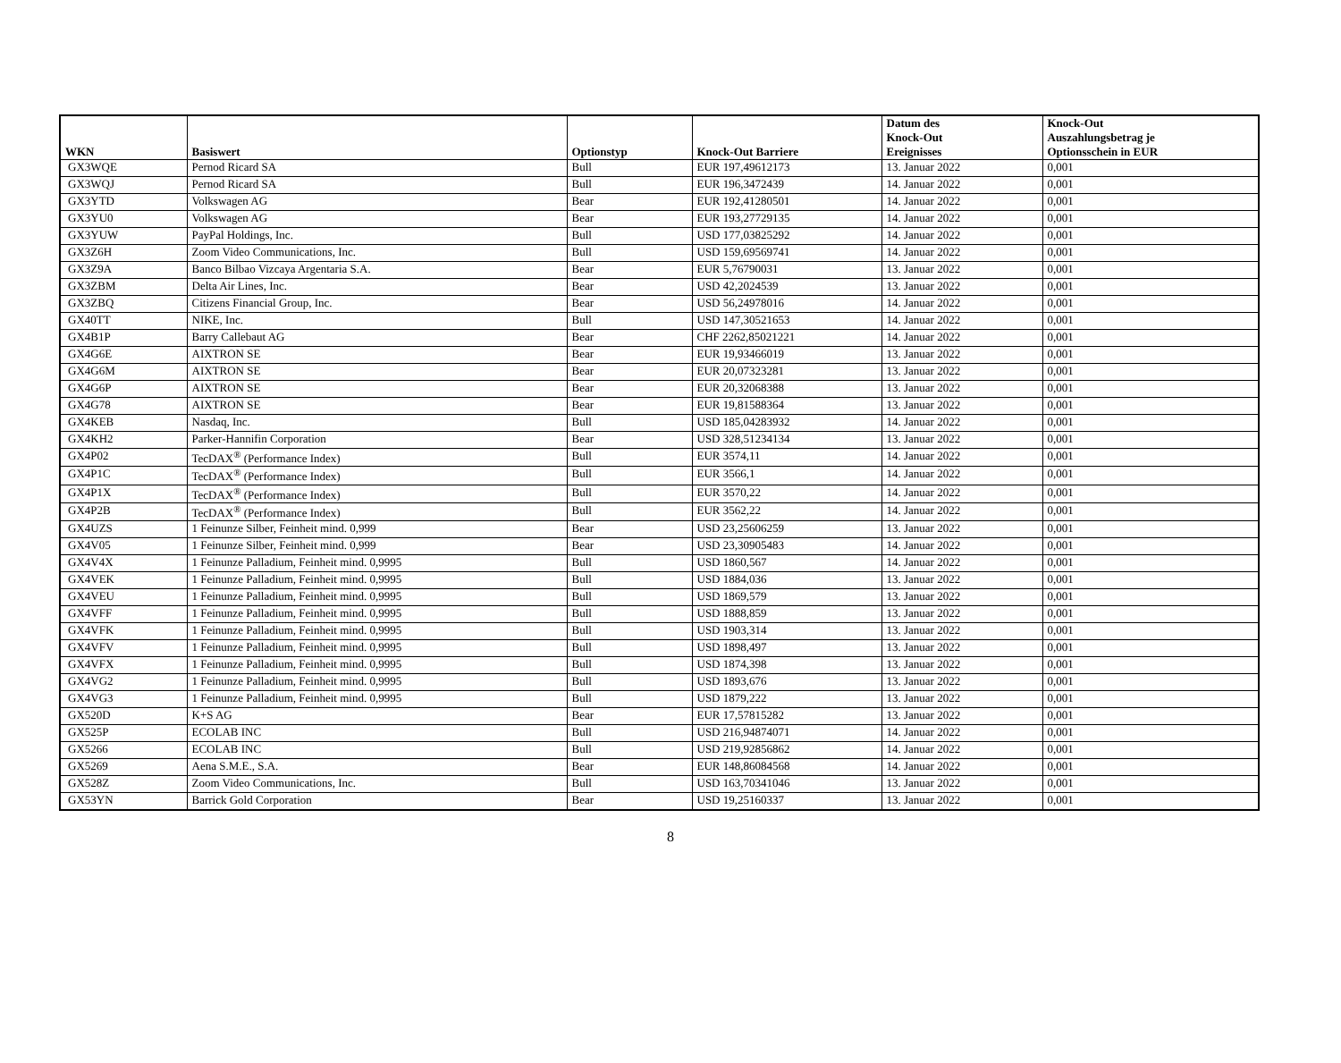| WKN | Basiswert | Optionstyp | Knock-Out Barriere | Datum des Knock-Out Ereignisses | Knock-Out Auszahlungsbetrag je Optionsschein in EUR |
| --- | --- | --- | --- | --- | --- |
| GX3WQE | Pernod Ricard SA | Bull | EUR 197,49612173 | 13. Januar 2022 | 0,001 |
| GX3WQJ | Pernod Ricard SA | Bull | EUR 196,3472439 | 14. Januar 2022 | 0,001 |
| GX3YTD | Volkswagen AG | Bear | EUR 192,41280501 | 14. Januar 2022 | 0,001 |
| GX3YU0 | Volkswagen AG | Bear | EUR 193,27729135 | 14. Januar 2022 | 0,001 |
| GX3YUW | PayPal Holdings, Inc. | Bull | USD 177,03825292 | 14. Januar 2022 | 0,001 |
| GX3Z6H | Zoom Video Communications, Inc. | Bull | USD 159,69569741 | 14. Januar 2022 | 0,001 |
| GX3Z9A | Banco Bilbao Vizcaya Argentaria S.A. | Bear | EUR 5,76790031 | 13. Januar 2022 | 0,001 |
| GX3ZBM | Delta Air Lines, Inc. | Bear | USD 42,2024539 | 13. Januar 2022 | 0,001 |
| GX3ZBQ | Citizens Financial Group, Inc. | Bear | USD 56,24978016 | 14. Januar 2022 | 0,001 |
| GX40TT | NIKE, Inc. | Bull | USD 147,30521653 | 14. Januar 2022 | 0,001 |
| GX4B1P | Barry Callebaut AG | Bear | CHF 2262,85021221 | 14. Januar 2022 | 0,001 |
| GX4G6E | AIXTRON SE | Bear | EUR 19,93466019 | 13. Januar 2022 | 0,001 |
| GX4G6M | AIXTRON SE | Bear | EUR 20,07323281 | 13. Januar 2022 | 0,001 |
| GX4G6P | AIXTRON SE | Bear | EUR 20,32068388 | 13. Januar 2022 | 0,001 |
| GX4G78 | AIXTRON SE | Bear | EUR 19,81588364 | 13. Januar 2022 | 0,001 |
| GX4KEB | Nasdaq, Inc. | Bull | USD 185,04283932 | 14. Januar 2022 | 0,001 |
| GX4KH2 | Parker-Hannifin Corporation | Bear | USD 328,51234134 | 13. Januar 2022 | 0,001 |
| GX4P02 | TecDAX<sup>®</sup> (Performance Index) | Bull | EUR 3574,11 | 14. Januar 2022 | 0,001 |
| GX4P1C | TecDAX<sup>®</sup> (Performance Index) | Bull | EUR 3566,1 | 14. Januar 2022 | 0,001 |
| GX4P1X | TecDAX<sup>®</sup> (Performance Index) | Bull | EUR 3570,22 | 14. Januar 2022 | 0,001 |
| GX4P2B | TecDAX<sup>®</sup> (Performance Index) | Bull | EUR 3562,22 | 14. Januar 2022 | 0,001 |
| GX4UZS | 1 Feinunze Silber, Feinheit mind. 0,999 | Bear | USD 23,25606259 | 13. Januar 2022 | 0,001 |
| GX4V05 | 1 Feinunze Silber, Feinheit mind. 0,999 | Bear | USD 23,30905483 | 14. Januar 2022 | 0,001 |
| GX4V4X | 1 Feinunze Palladium, Feinheit mind. 0,9995 | Bull | USD 1860,567 | 14. Januar 2022 | 0,001 |
| GX4VEK | 1 Feinunze Palladium, Feinheit mind. 0,9995 | Bull | USD 1884,036 | 13. Januar 2022 | 0,001 |
| GX4VEU | 1 Feinunze Palladium, Feinheit mind. 0,9995 | Bull | USD 1869,579 | 13. Januar 2022 | 0,001 |
| GX4VFF | 1 Feinunze Palladium, Feinheit mind. 0,9995 | Bull | USD 1888,859 | 13. Januar 2022 | 0,001 |
| GX4VFK | 1 Feinunze Palladium, Feinheit mind. 0,9995 | Bull | USD 1903,314 | 13. Januar 2022 | 0,001 |
| GX4VFV | 1 Feinunze Palladium, Feinheit mind. 0,9995 | Bull | USD 1898,497 | 13. Januar 2022 | 0,001 |
| GX4VFX | 1 Feinunze Palladium, Feinheit mind. 0,9995 | Bull | USD 1874,398 | 13. Januar 2022 | 0,001 |
| GX4VG2 | 1 Feinunze Palladium, Feinheit mind. 0,9995 | Bull | USD 1893,676 | 13. Januar 2022 | 0,001 |
| GX4VG3 | 1 Feinunze Palladium, Feinheit mind. 0,9995 | Bull | USD 1879,222 | 13. Januar 2022 | 0,001 |
| GX520D | K+S AG | Bear | EUR 17,57815282 | 13. Januar 2022 | 0,001 |
| GX525P | ECOLAB INC | Bull | USD 216,94874071 | 14. Januar 2022 | 0,001 |
| GX5266 | ECOLAB INC | Bull | USD 219,92856862 | 14. Januar 2022 | 0,001 |
| GX5269 | Aena S.M.E., S.A. | Bear | EUR 148,86084568 | 14. Januar 2022 | 0,001 |
| GX528Z | Zoom Video Communications, Inc. | Bull | USD 163,70341046 | 13. Januar 2022 | 0,001 |
| GX53YN | Barrick Gold Corporation | Bear | USD 19,25160337 | 13. Januar 2022 | 0,001 |
8